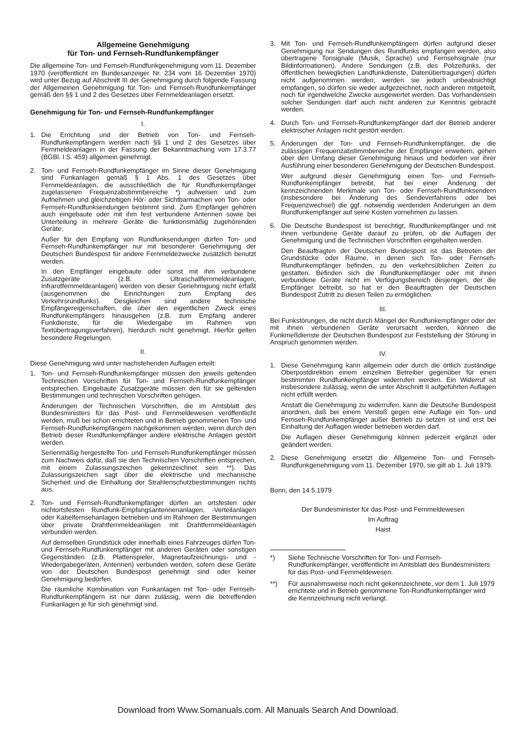Allgemeine Genehmigung
für Ton- und Fernseh-Rundfunkempfänger
Die allgemeine Ton- und Fernseh-Rundfunkgenehmigung vom 11. Dezember 1970 (veröffentlicht im Bundesanzeiger Nr. 234 vom 16 Dezember 1970) wird unter Bezug auf Abschnitt III der Genehmigung durch folgende Fassung der Allgemeinen Genehmigung für Ton- und Fernseh-Rundfunkempfänger gemäß den §§ 1 und 2 des Gesetzes über Fernmeldeanlagen ersetzt.
Genehmigung für Ton- und Fernseh-Rundfunkempfänger
I.
1. Die Errichtung und der Betrieb von Ton- und Fernseh-Rundfunkempfängern werden nach §§ 1 und 2 des Gesetzes über Fernmeldeanlagen in der Fassung der Bekanntmachung vom 17.3.77 (BGBl. I S. 459) allgemein genehmigt.
2. Ton- und Fernseh-Rundfunkempfänger im Sinne dieser Genehmigung sind Funkanlagen gemäß § 1 Abs. 1 des Gesetzes über Fernmeldeanlagen, die ausschließlich die für Rundfunkempfänger zugelassenen Frequenzabstimmbereiche *) aufweisen und zum Aufnehmen und gleichzeitigen Hör- oder Sichtbarmachen von Ton- oder Fernseh-Rundfunksendungen bestimmt sind. Zum Empfänger gehören auch eingebaute oder mit ihm fest verbundene Antennen sowie bei Unterteilung in mehrere Geräte die funktionsmäßig zugehörenden Geräte.
Außer für den Empfang von Rundfunksendungen dürfen Ton- und Fernseh-Rundfunkempfänger nur mit besonderer Genehmigung der Deutschen Bundespost für andere Fernmeldezwecke zusätzlich benutzt werden.
In den Empfänger eingebaute oder sonst mit ihm verbundene Zusatzgeräte (z.B. Ultraschallfernmeldeanlagen, Infrarotfernmeldeanlagen) werden von dieser Genehmigung nicht erfaßt (ausgenommen die Einrichtungen zum Empfang des Verkehrsrundfunks). Desgleichen sind andere technische Empfängereigenschaften, die über den eigentlichen Zweck eines Rundfunkempfängers hinausgehen (z.B. zum Empfang anderer Funkdienste, für die Wiedergabe im Rahmen von Textübertragungsverfahren), hierdurch nicht genehmigt. Hierfür gelten besondere Regelungen.
II.
Diese Genehmigung wird unter nachstehenden Auflagen erteilt:
1. Ton- und Fernseh-Rundfunkempfänger müssen den jeweils geltenden Technischen Vorschriften für Ton- und Fernseh-Rundfunkempfänger entsprechen. Eingebaute Zusatzgeräte müssen den für sie geltenden Bestimmungen und technischen Vorschriften genügen.
Änderungen der Technischen Vorschriften, die im Amtsblatt des Bundesministers für das Post- und Fernmeldewesen veröffentlicht werden, muß bei schon errichteten und in Betrieb genommenen Ton- und Fernseh-Rundfunkempfängern nachgekommen werden, wenn durch den Betrieb dieser Rundfunkempfänger andere elektrische Anlagen gestört werden.
Serienmäßig hergestellte Ton- und Fernseh-Rundfunkempfänger müssen zum Nachweis dafür, daß sie den Technischen Vorschriften entsprechen, mit einem Zulassungszeichen gekennzeichnet sein **). Das Zulassungszeichen sagt über die elektrische und mechanische Sicherheit und die Einhaltung der Strahlenschutzbestimmungen nichts aus.
2. Ton- und Fernseh-Rundfunkempfänger dürfen an ortsfesten oder nichtortsfesten Rundfunk-Empfangsantennenanlagen, -Verteilanlagen oder Kabelfernsehanlagen betrieben und im Rahmen der Bestimmungen über private Drahtfernmeldeanlagen mit Drahtfernmeldeanlagen verbunden werden.
Auf demselben Grundstück oder innerhalb eines Fahrzeuges dürfen Ton- und Fernseh-Rundfunkempfänger mit anderen Geräten oder sonstigen Gegenständen (z.B. Plattenspieler, Magnetaufzeichnungs- und -Wiedergabegeräten, Antennen) verbunden werden, sofern diese Geräte von der Deutschen Bundespost genehmigt sind oder keiner Genehmigung bedürfen.
Die räumliche Kombination von Funkanlagen mit Ton- oder Fernseh-Rundfunkempfängern ist nur dann zulässig, wenn die betreffenden Funkanlagen je für sich genehmigt sind.
3. Mit Ton- und Fernseh-Rundfunkempfängern dürfen aufgrund dieser Genehmigung nur Sendungen des Rundfunks empfangen werden, also übertragene Tonsignale (Musik, Sprache) und Fernsehsignale (nur Bildinformationen). Andere Sendungen (z.B. des Polizeifunks, der öffentlichen beweglichen Landfunkdienste, Datenübertragungen) dürfen nicht aufgenommen werden; werden sie jedoch unbeabsichtigt empfangen, so dürfen sie weder aufgezeichnet, noch anderen mitgeteilt, noch für irgendwelche Zwecke ausgewertet werden. Das Vorhandensein solcher Sendungen darf auch nicht anderen zur Kenntnis gebracht werden.
4. Durch Ton- und Fernseh-Rundfunkempfänger darf der Betrieb anderer elektrischer Anlagen nicht gestört werden.
5. Änderungen der Ton- und Fernseh-Rundfunkempfänger, die die zulässigen Frequenzabstimmbereiche der Empfänger erweitern, gehen über den Umfang dieser Genehmigung hinaus und bedürfen vor ihrer Ausführung einer besonderen Genehmigung der Deutschen Bundespost.
Wer aufgrund dieser Genehmigung einen Ton- und Fernseh-Rundfunkempfänger betreibt, hat bei einer Änderung der kennzeichnenden Merkmale von Ton- oder Fernseh-Rundfunksendern (insbesondere bei Änderung des Sendeverfahrens oder bei Frequenzwechsel) die ggf. notwendig werdenden Änderungen an dem Rundfunkempfänger auf seine Kosten vornehmen zu lassen.
6. Die Deutsche Bundespost ist berechtigt, Rundfunkempfänger und mit ihnen verbundene Geräte darauf zu prüfen, ob die Auflagen der Genehmigung und die Technischen Vorschriften eingehalten werden.
Den Beauftragten der Deutschen Bundespost ist das Betreten der Grundstücke oder Räume, in denen sich Ton- oder Fernseh-Rundfunkempfänger befinden, zu den verkehrsüblichen Zeiten zu gestatten. Befinden sich die Rundfunkempfänger oder mit ihnen verbundene Geräte nicht im Verfügungsbereich desjenigen, der die Empfänger betreibt, so hat er den Beauftragten der Deutschen Bundespost Zutritt zu diesen Teilen zu ermöglichen.
III.
Bei Funkstörungen, die nicht durch Mängel der Rundfunkempfänger oder der mit ihnen verbundenen Geräte verursacht werden, können die Funkmeßdienste der Deutschen Bundespost zur Feststellung der Störung in Anspruch genommen werden.
IV.
1. Diese Genehmigung kann allgemein oder durch die örtlich zuständige Oberpostdirektion einem einzelnen Betreiber gegenüber für einen bestimmten Rundfunkempfänger widerrufen werden. Ein Widerruf ist insbesondere zulässig, wenn die unter Abschnitt II aufgeführten Auflagen nicht erfüllt werden.
Anstatt die Genehmigung zu widerrufen, kann die Deutsche Bundespost anordnen, daß bei einem Verstoß gegen eine Auflage ein Ton- und Fernseh-Rundfunkempfänger außer Betrieb zu setzen ist und erst bei Einhaltung der Auflagen wieder betrieben werden darf.
Die Auflagen dieser Genehmigung können jederzeit ergänzt oder geändert werden.
2. Diese Genehmigung ersetzt die Allgemeine Ton- und Fernseh-Rundfunkgenehmigung vom 11. Dezember 1970, sie gilt ab 1. Juli 1979.
Bonn, den 14.5.1979
Der Bundesminister für das Post- und Fernmeldewesen
Im Auftrag
Haist
*) Siehe Technische Vorschriften für Ton- und Fernseh-Rundfunkempfänger, veröffentlicht im Amtsblatt des Bundesministers für das Post- und Fernmeldewesen.
**) Für ausnahmsweise noch nicht gekennzeichnete, vor dem 1. Juli 1979 errichtete und in Betrieb genommene Ton-Rundfunkempfänger wird die Kennzeichnung nicht verlangt.
Download from Www.Somanuals.com. All Manuals Search And Download.